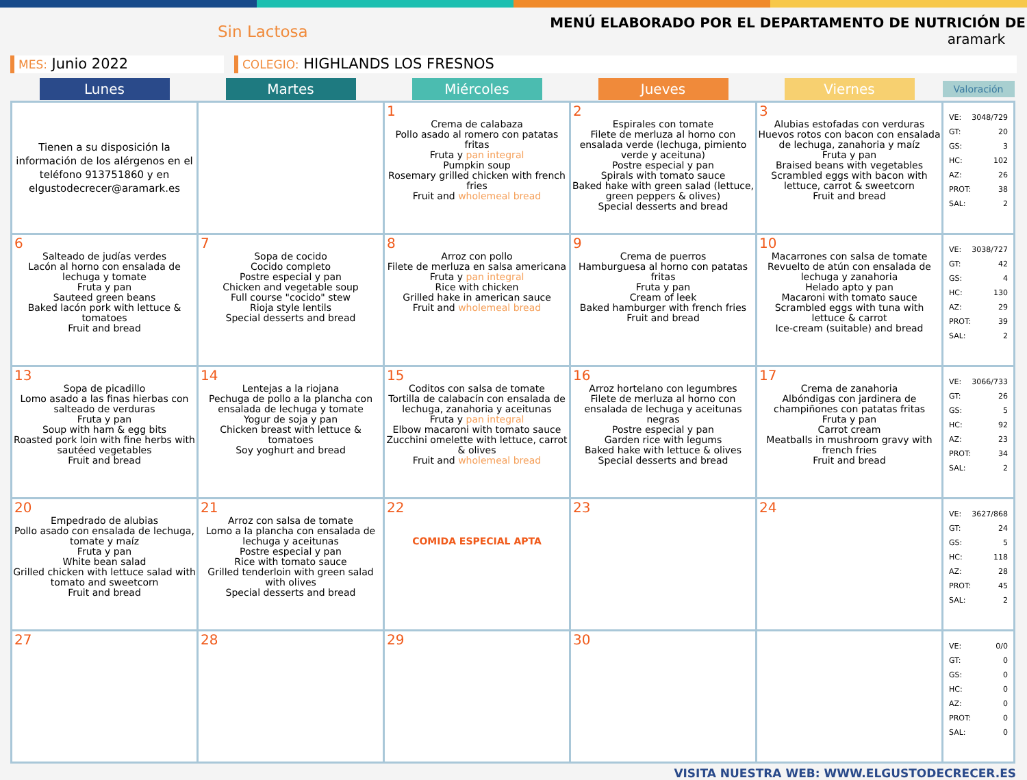Sin Lactosa
MENÚ ELABORADO POR EL DEPARTAMENTO DE NUTRICIÓN DE
aramark
MES: Junio 2022
COLEGIO: HIGHLANDS LOS FRESNOS
| Lunes | Martes | Miércoles | Jueves | Viernes | Valoración |
| --- | --- | --- | --- | --- | --- |
| Tienen a su disposición la información de los alérgenos en el teléfono 913751860 y en elgustodecrecer@aramark.es | | 1 Crema de calabaza Pollo asado al romero con patatas fritas Fruta y pan integral Pumpkin soup Rosemary grilled chicken with french fries Fruit and wholemeal bread | 2 Espirales con tomate Filete de merluza al horno con ensalada verde (lechuga, pimiento verde y aceituna) Postre especial y pan Spirals with tomato sauce Baked hake with green salad (lettuce, green peppers & olives) Special desserts and bread | 3 Alubias estofadas con verduras Huevos rotos con bacon con ensalada de lechuga, zanahoria y maíz Fruta y pan Braised beans with vegetables Scrambled eggs with bacon with lettuce, carrot & sweetcorn Fruit and bread | VE: 3048/729 GT: 20 GS: 3 HC: 102 AZ: 26 PROT: 38 SAL: 2 |
| 6 Salteado de judías verdes Lacón al horno con ensalada de lechuga y tomate Fruta y pan Sauteed green beans Baked lacón pork with lettuce & tomatoes Fruit and bread | 7 Sopa de cocido Cocido completo Postre especial y pan Chicken and vegetable soup Full course "cocido" stew Rioja style lentils Special desserts and bread | 8 Arroz con pollo Filete de merluza en salsa americana Fruta y pan integral Rice with chicken Grilled hake in american sauce Fruit and wholemeal bread | 9 Crema de puerros Hamburguesa al horno con patatas fritas Fruta y pan Cream of leek Baked hamburger with french fries Fruit and bread | 10 Macarrones con salsa de tomate Revuelto de atún con ensalada de lechuga y zanahoria Helado apto y pan Macaroni with tomato sauce Scrambled eggs with tuna with lettuce & carrot Ice-cream (suitable) and bread | VE: 3038/727 GT: 42 GS: 4 HC: 130 AZ: 29 PROT: 39 SAL: 2 |
| 13 Sopa de picadillo Lomo asado a las finas hierbas con salteado de verduras Fruta y pan Soup with ham & egg bits Roasted pork loin with fine herbs with sautéed vegetables Fruit and bread | 14 Lentejas a la riojana Pechuga de pollo a la plancha con ensalada de lechuga y tomate Yogur de soja y pan Chicken breast with lettuce & tomatoes Soy yoghurt and bread | 15 Coditos con salsa de tomate Tortilla de calabacín con ensalada de lechuga, zanahoria y aceitunas Fruta y pan integral Elbow macaroni with tomato sauce Zucchini omelette with lettuce, carrot & olives Fruit and wholemeal bread | 16 Arroz hortelano con legumbres Filete de merluza al horno con ensalada de lechuga y aceitunas negras Postre especial y pan Garden rice with legums Baked hake with lettuce & olives Special desserts and bread | 17 Crema de zanahoria Albóndigas con jardinera de champiñones con patatas fritas Fruta y pan Carrot cream Meatballs in mushroom gravy with french fries Fruit and bread | VE: 3066/733 GT: 26 GS: 5 HC: 92 AZ: 23 PROT: 34 SAL: 2 |
| 20 Empedrado de alubias Pollo asado con ensalada de lechuga, tomate y maíz Fruta y pan White bean salad Grilled chicken with lettuce salad with tomato and sweetcorn Fruit and bread | 21 Arroz con salsa de tomate Lomo a la plancha con ensalada de lechuga y aceitunas Postre especial y pan Rice with tomato sauce Grilled tenderloin with green salad with olives Special desserts and bread | 22 COMIDA ESPECIAL APTA | 23 | 24 | VE: 3627/868 GT: 24 GS: 5 HC: 118 AZ: 28 PROT: 45 SAL: 2 |
| 27 | 28 | 29 | 30 | | VE: 0/0 GT: 0 GS: 0 HC: 0 AZ: 0 PROT: 0 SAL: 0 |
VISITA NUESTRA WEB: WWW.ELGUSTODECRECER.ES